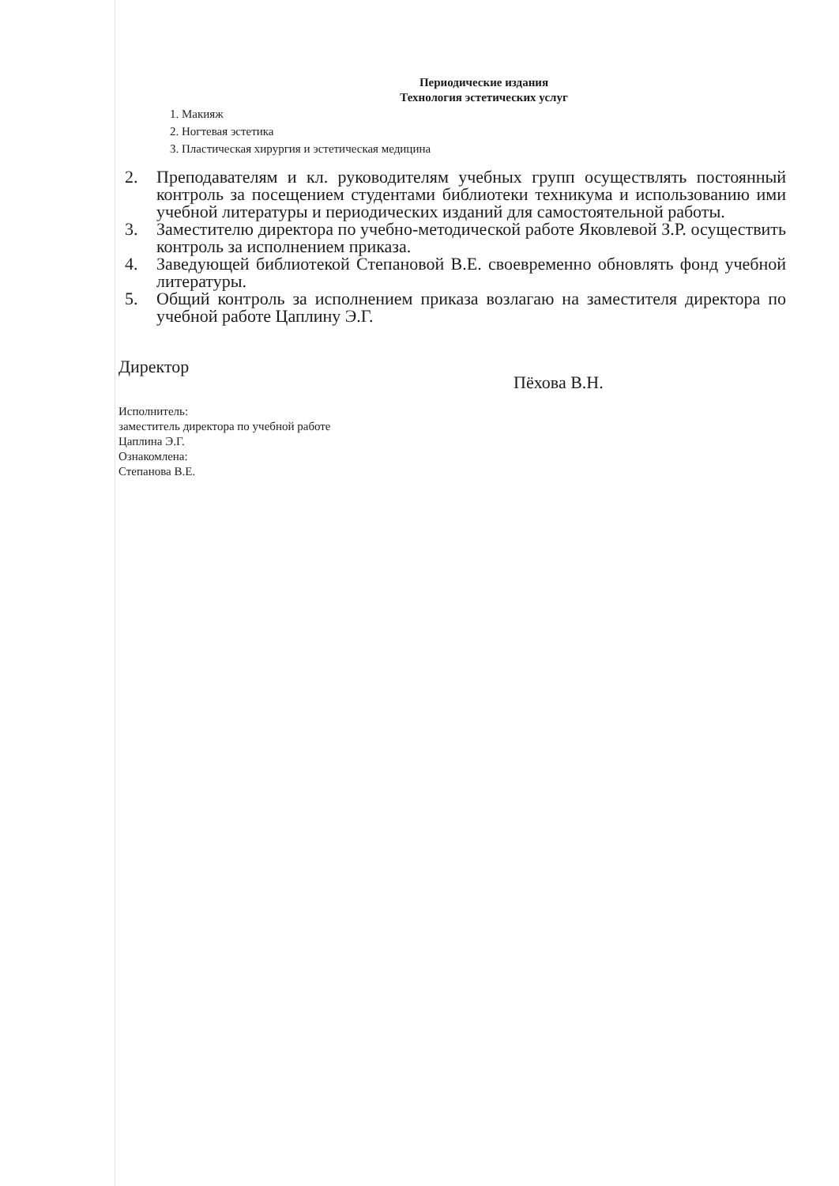Периодические издания
Технология эстетических услуг
1. Макияж
2. Ногтевая эстетика
3. Пластическая хирургия и эстетическая медицина
2. Преподавателям и кл. руководителям учебных групп осуществлять постоянный контроль за посещением студентами библиотеки техникума и использованию ими учебной литературы и периодических изданий для самостоятельной работы.
3. Заместителю директора по учебно-методической работе Яковлевой З.Р. осуществить контроль за исполнением приказа.
4. Заведующей библиотекой Степановой В.Е. своевременно обновлять фонд учебной литературы.
5. Общий контроль за исполнением приказа возлагаю на заместителя директора по учебной работе Цаплину Э.Г.
Директор Пёхова В.Н.
Исполнитель:
заместитель директора по учебной работе
Цаплина Э.Г.
Ознакомлена:
Степанова В.Е.